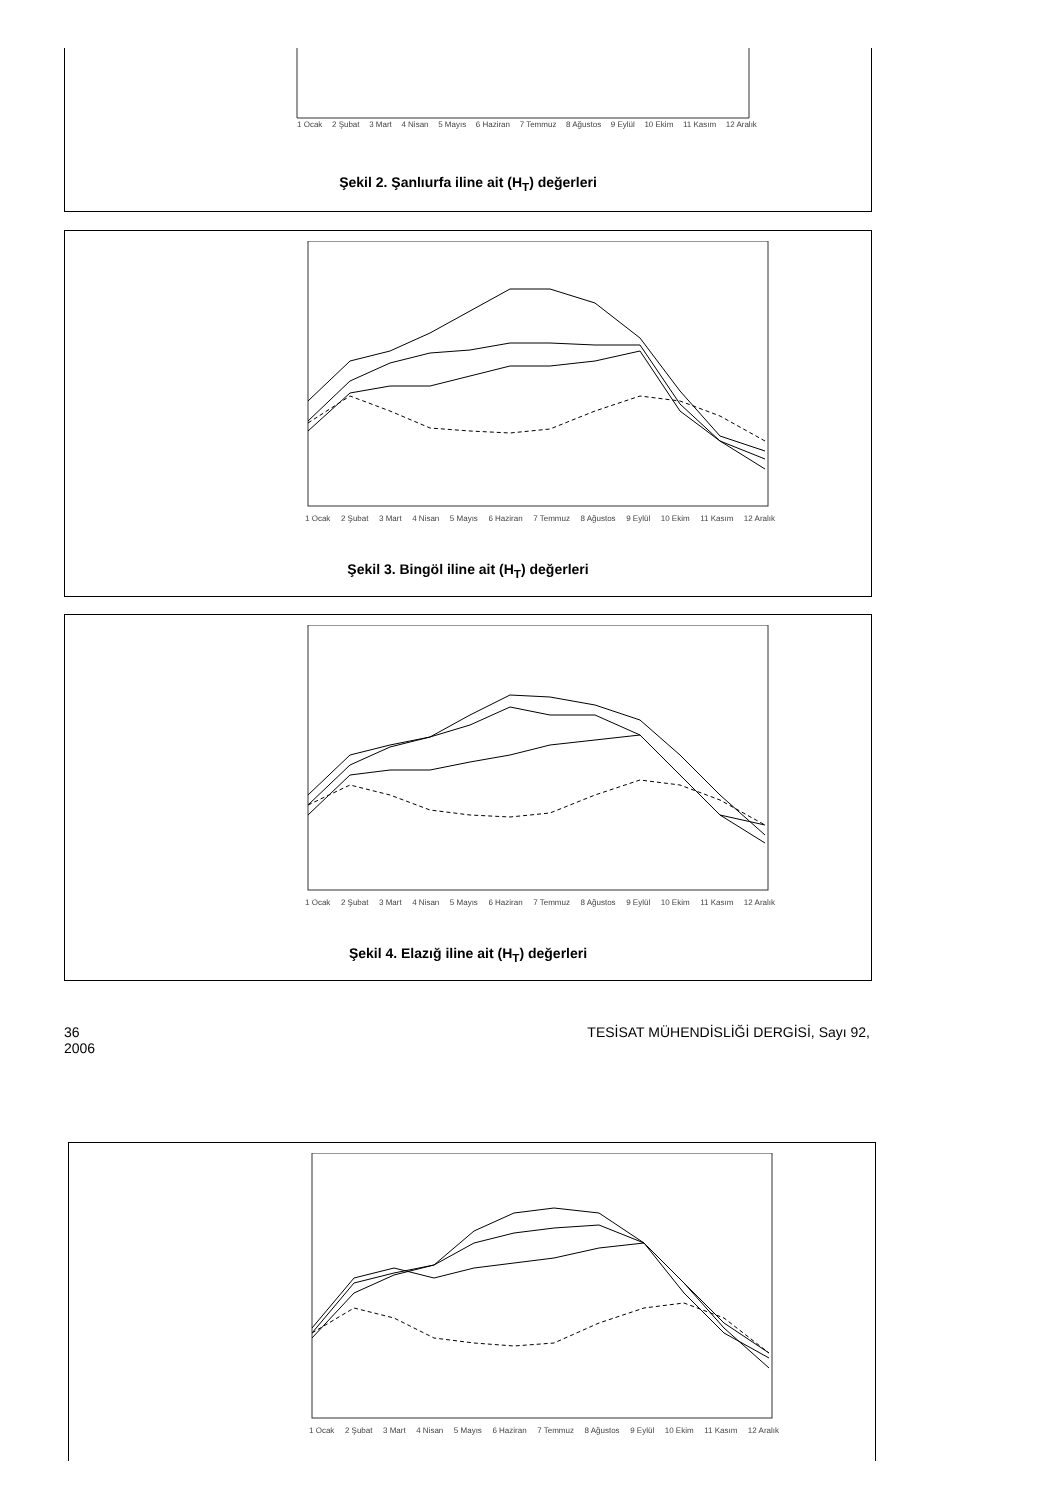1 Ocak 2 Şubat 3 Mart 4 Nisan 5 Mayıs 6 Haziran 7 Temmuz 8 Ağustos 9 Eylül 10 Ekim 11 Kasım 12 Aralık
Şekil 2. Şanlıurfa iline ait (H<sub>T</sub>) değerleri
1 Ocak 2 Şubat 3 Mart 4 Nisan 5 Mayıs 6 Haziran 7 Temmuz 8 Ağustos 9 Eylül 10 Ekim 11 Kasım 12 Aralık
Şekil 3. Bingöl iline ait (H<sub>T</sub>) değerleri
1 Ocak 2 Şubat 3 Mart 4 Nisan 5 Mayıs 6 Haziran 7 Temmuz 8 Ağustos 9 Eylül 10 Ekim 11 Kasım 12 Aralık
Şekil 4. Elazığ iline ait (H<sub>T</sub>) değerleri
36
2006 TESİSAT MÜHENDİSLİĞİ DERGİSİ, Sayı 92,
1 Ocak 2 Şubat 3 Mart 4 Nisan 5 Mayıs 6 Haziran 7 Temmuz 8 Ağustos 9 Eylül 10 Ekim 11 Kasım 12 Aralık